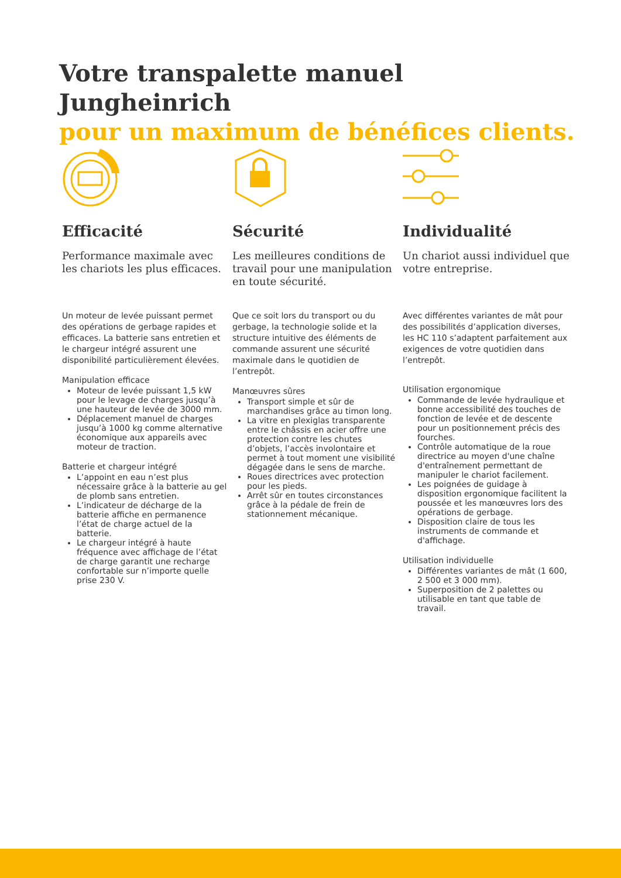Votre transpalette manuel
Jungheinrich
pour un maximum de bénéfices clients.
Efficacité
Performance maximale avec les chariots les plus efficaces.
Un moteur de levée puissant permet des opérations de gerbage rapides et efficaces. La batterie sans entretien et le chargeur intégré assurent une disponibilité particulièrement élevées.
Manipulation efficace
Moteur de levée puissant 1,5 kW pour le levage de charges jusqu’à une hauteur de levée de 3000 mm.
Déplacement manuel de charges jusqu’à 1000 kg comme alternative économique aux appareils avec moteur de traction.
Batterie et chargeur intégré
L’appoint en eau n’est plus nécessaire grâce à la batterie au gel de plomb sans entretien.
L’indicateur de décharge de la batterie affiche en permanence l’état de charge actuel de la batterie.
Le chargeur intégré à haute fréquence avec affichage de l’état de charge garantit une recharge confortable sur n’importe quelle prise 230 V.
Sécurité
Les meilleures conditions de travail pour une manipulation en toute sécurité.
Que ce soit lors du transport ou du gerbage, la technologie solide et la structure intuitive des éléments de commande assurent une sécurité maximale dans le quotidien de l’entrepôt.
Manœuvres sûres
Transport simple et sûr de marchandises grâce au timon long.
La vitre en plexiglas transparente entre le châssis en acier offre une protection contre les chutes d’objets, l’accès involontaire et permet à tout moment une visibilité dégagée dans le sens de marche.
Roues directrices avec protection pour les pieds.
Arrêt sûr en toutes circonstances grâce à la pédale de frein de stationnement mécanique.
Individualité
Un chariot aussi individuel que votre entreprise.
Avec différentes variantes de mât pour des possibilités d’application diverses, les HC 110 s’adaptent parfaitement aux exigences de votre quotidien dans l’entrepôt.
Utilisation ergonomique
Commande de levée hydraulique et bonne accessibilité des touches de fonction de levée et de descente pour un positionnement précis des fourches.
Contrôle automatique de la roue directrice au moyen d'une chaîne d'entraînement permettant de manipuler le chariot facilement.
Les poignées de guidage à disposition ergonomique facilitent la poussée et les manœuvres lors des opérations de gerbage.
Disposition claire de tous les instruments de commande et d'affichage.
Utilisation individuelle
Différentes variantes de mât (1 600, 2 500 et 3 000 mm).
Superposition de 2 palettes ou utilisable en tant que table de travail.